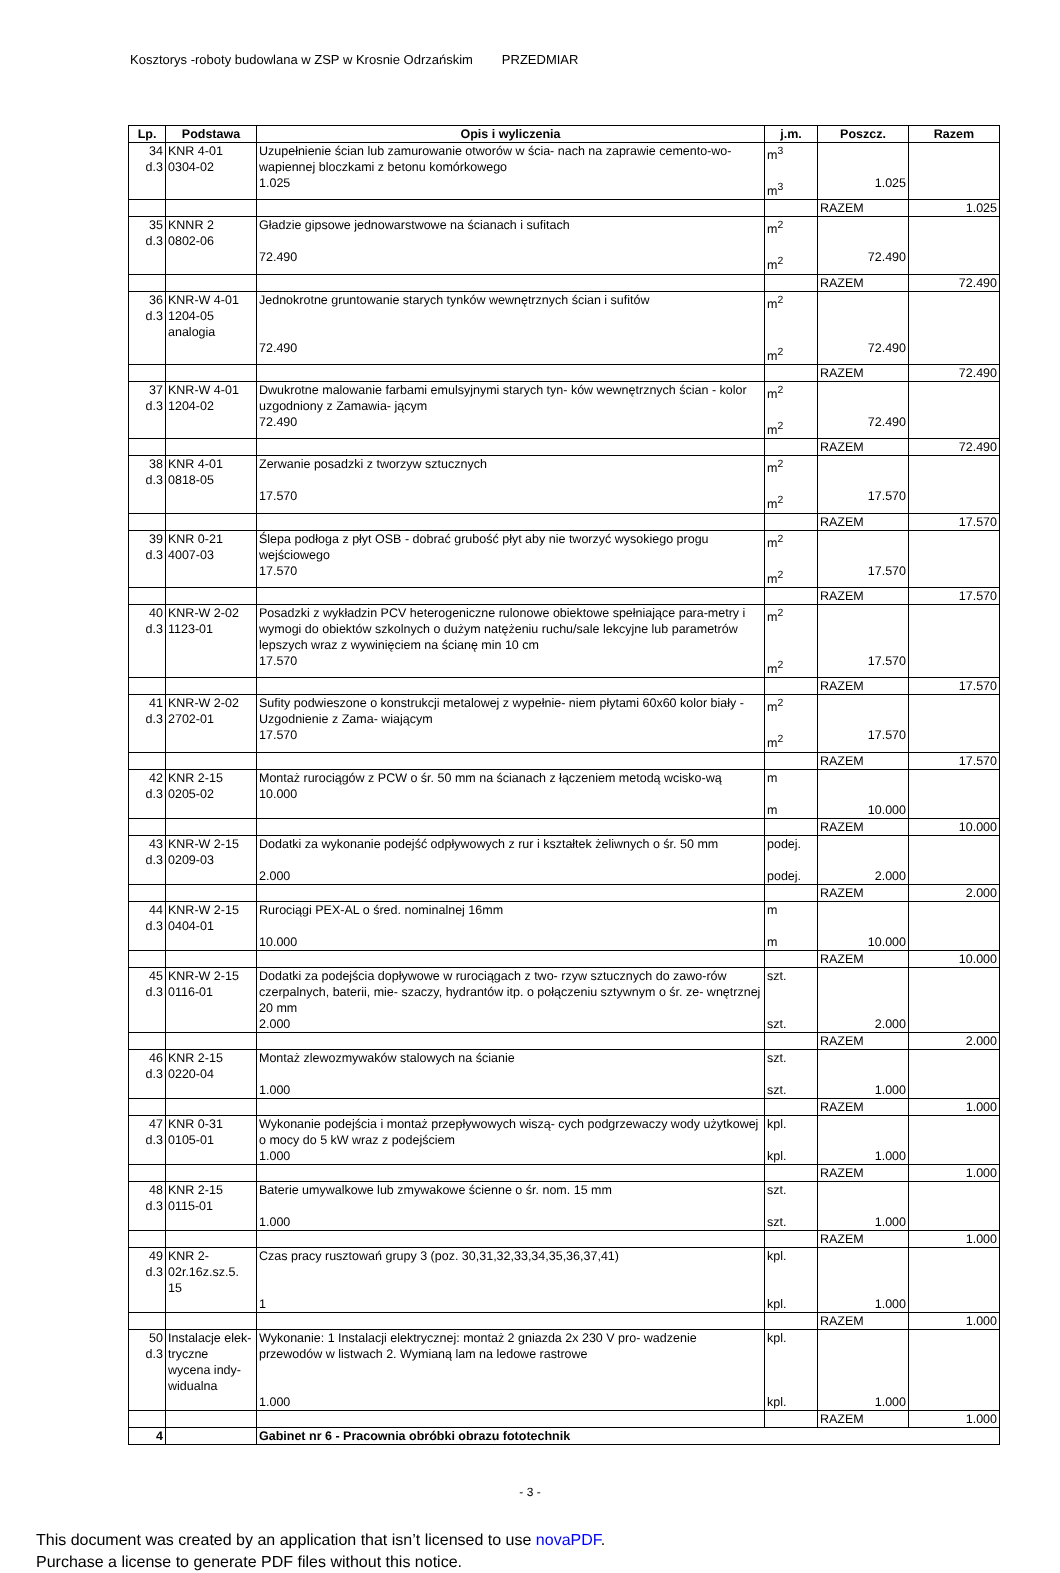Kosztorys -roboty budowlana w ZSP w Krosnie Odrzańskim PRZEDMIAR
| Lp. | Podstawa | Opis i wyliczenia | j.m. | Poszcz. | Razem |
| --- | --- | --- | --- | --- | --- |
| 34 d.3 | KNR 4-01 0304-02 | Uzupełnienie ścian lub zamurowanie otworów w ścia- nach na zaprawie cemento-wo-wapiennej bloczkami z betonu komórkowego 1.025 | m<sup>3</sup> m<sup>3</sup> | 1.025 | |
| | | | | RAZEM | 1.025 |
| 35 d.3 | KNNR 2 0802-06 | Gładzie gipsowe jednowarstwowe na ścianach i sufitach 72.490 | m<sup>2</sup> m<sup>2</sup> | 72.490 | |
| | | | | RAZEM | 72.490 |
| 36 d.3 | KNR-W 4-01 1204-05 analogia | Jednokrotne gruntowanie starych tynków wewnętrznych ścian i sufitów 72.490 | m<sup>2</sup> m<sup>2</sup> | 72.490 | |
| | | | | RAZEM | 72.490 |
| 37 d.3 | KNR-W 4-01 1204-02 | Dwukrotne malowanie farbami emulsyjnymi starych tyn- ków wewnętrznych ścian - kolor uzgodniony z Zamawia- jącym 72.490 | m<sup>2</sup> m<sup>2</sup> | 72.490 | |
| | | | | RAZEM | 72.490 |
| 38 d.3 | KNR 4-01 0818-05 | Zerwanie posadzki z tworzyw sztucznych 17.570 | m<sup>2</sup> m<sup>2</sup> | 17.570 | |
| | | | | RAZEM | 17.570 |
| 39 d.3 | KNR 0-21 4007-03 | Ślepa podłoga z płyt OSB - dobrać grubość płyt aby nie tworzyć wysokiego progu wejściowego 17.570 | m<sup>2</sup> m<sup>2</sup> | 17.570 | |
| | | | | RAZEM | 17.570 |
| 40 d.3 | KNR-W 2-02 1123-01 | Posadzki z wykładzin PCV heterogeniczne rulonowe obiektowe spełniające para-metry i wymogi do obiektów szkolnych o dużym natężeniu ruchu/sale lekcyjne lub parametrów lepszych wraz z wywinięciem na ścianę min 10 cm 17.570 | m<sup>2</sup> m<sup>2</sup> | 17.570 | |
| | | | | RAZEM | 17.570 |
| 41 d.3 | KNR-W 2-02 2702-01 | Sufity podwieszone o konstrukcji metalowej z wypełnie- niem płytami 60x60 kolor biały - Uzgodnienie z Zama- wiającym 17.570 | m<sup>2</sup> m<sup>2</sup> | 17.570 | |
| | | | | RAZEM | 17.570 |
| 42 d.3 | KNR 2-15 0205-02 | Montaż rurociągów z PCW o śr. 50 mm na ścianach z łączeniem metodą wcisko-wą 10.000 | m m | 10.000 | |
| | | | | RAZEM | 10.000 |
| 43 d.3 | KNR-W 2-15 0209-03 | Dodatki za wykonanie podejść odpływowych z rur i kształtek żeliwnych o śr. 50 mm 2.000 | podej. podej. | 2.000 | |
| | | | | RAZEM | 2.000 |
| 44 d.3 | KNR-W 2-15 0404-01 | Rurociągi PEX-AL o śred. nominalnej 16mm 10.000 | m m | 10.000 | |
| | | | | RAZEM | 10.000 |
| 45 d.3 | KNR-W 2-15 0116-01 | Dodatki za podejścia dopływowe w rurociągach z two- rzyw sztucznych do zawo-rów czerpalnych, baterii, mie- szaczy, hydrantów itp. o połączeniu sztywnym o śr. ze- wnętrznej 20 mm 2.000 | szt. szt. | 2.000 | |
| | | | | RAZEM | 2.000 |
| 46 d.3 | KNR 2-15 0220-04 | Montaż zlewozmywaków stalowych na ścianie 1.000 | szt. szt. | 1.000 | |
| | | | | RAZEM | 1.000 |
| 47 d.3 | KNR 0-31 0105-01 | Wykonanie podejścia i montaż przepływowych wiszą- cych podgrzewaczy wody użytkowej o mocy do 5 kW wraz z podejściem 1.000 | kpl. kpl. | 1.000 | |
| | | | | RAZEM | 1.000 |
| 48 d.3 | KNR 2-15 0115-01 | Baterie umywalkowe lub zmywakowe ścienne o śr. nom. 15 mm 1.000 | szt. szt. | 1.000 | |
| | | | | RAZEM | 1.000 |
| 49 d.3 | KNR 2- 02r.16z.sz.5. 15 | Czas pracy rusztowań grupy 3 (poz. 30,31,32,33,34,35,36,37,41) 1 | kpl. kpl. | 1.000 | |
| | | | | RAZEM | 1.000 |
| 50 d.3 | Instalacje elek- tryczne wycena indy-widualna | Wykonanie: 1 Instalacji elektrycznej: montaż 2 gniazda 2x 230 V pro- wadzenie przewodów w listwach 2. Wymianą lam na ledowe rastrowe 1.000 | kpl. kpl. | 1.000 | |
| | | | | RAZEM | 1.000 |
| 4 | | Gabinet nr 6 - Pracownia obróbki obrazu fototechnik | | | |
- 3 -
This document was created by an application that isn’t licensed to use novaPDF.
Purchase a license to generate PDF files without this notice.